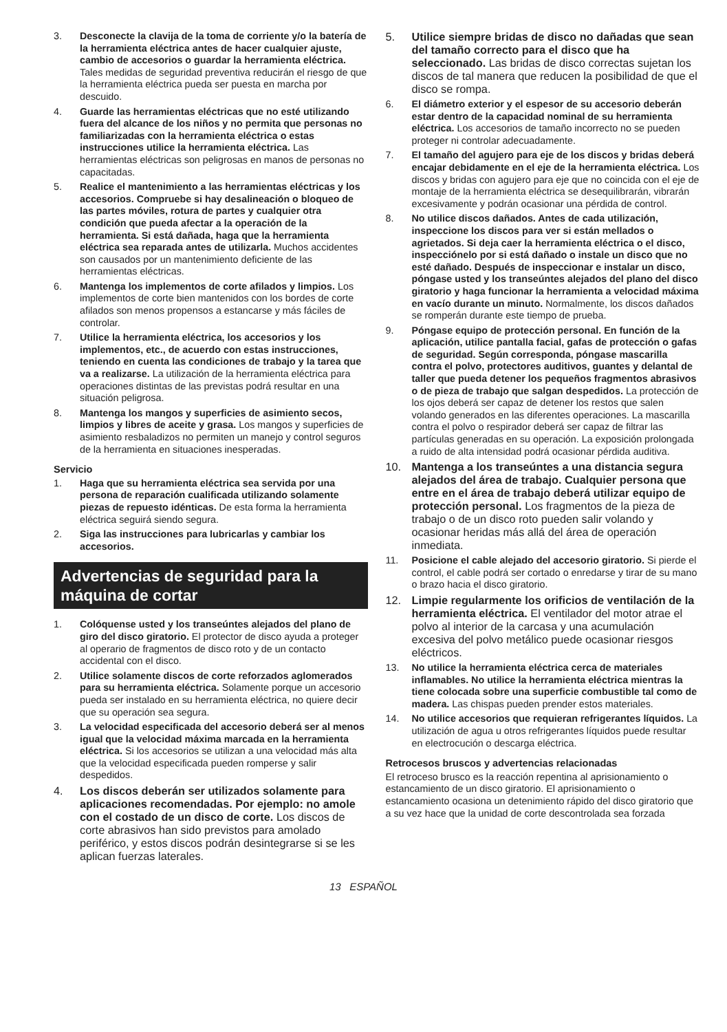3. Desconecte la clavija de la toma de corriente y/o la batería de la herramienta eléctrica antes de hacer cualquier ajuste, cambio de accesorios o guardar la herramienta eléctrica. Tales medidas de seguridad preventiva reducirán el riesgo de que la herramienta eléctrica pueda ser puesta en marcha por descuido.
4. Guarde las herramientas eléctricas que no esté utilizando fuera del alcance de los niños y no permita que personas no familiarizadas con la herramienta eléctrica o estas instrucciones utilice la herramienta eléctrica. Las herramientas eléctricas son peligrosas en manos de personas no capacitadas.
5. Realice el mantenimiento a las herramientas eléctricas y los accesorios. Compruebe si hay desalineación o bloqueo de las partes móviles, rotura de partes y cualquier otra condición que pueda afectar a la operación de la herramienta. Si está dañada, haga que la herramienta eléctrica sea reparada antes de utilizarla. Muchos accidentes son causados por un mantenimiento deficiente de las herramientas eléctricas.
6. Mantenga los implementos de corte afilados y limpios. Los implementos de corte bien mantenidos con los bordes de corte afilados son menos propensos a estancarse y más fáciles de controlar.
7. Utilice la herramienta eléctrica, los accesorios y los implementos, etc., de acuerdo con estas instrucciones, teniendo en cuenta las condiciones de trabajo y la tarea que va a realizarse. La utilización de la herramienta eléctrica para operaciones distintas de las previstas podrá resultar en una situación peligrosa.
8. Mantenga los mangos y superficies de asimiento secos, limpios y libres de aceite y grasa. Los mangos y superficies de asimiento resbaladizos no permiten un manejo y control seguros de la herramienta en situaciones inesperadas.
Servicio
1. Haga que su herramienta eléctrica sea servida por una persona de reparación cualificada utilizando solamente piezas de repuesto idénticas. De esta forma la herramienta eléctrica seguirá siendo segura.
2. Siga las instrucciones para lubricarlas y cambiar los accesorios.
Advertencias de seguridad para la máquina de cortar
1. Colóquense usted y los transeúntes alejados del plano de giro del disco giratorio. El protector de disco ayuda a proteger al operario de fragmentos de disco roto y de un contacto accidental con el disco.
2. Utilice solamente discos de corte reforzados aglomerados para su herramienta eléctrica. Solamente porque un accesorio pueda ser instalado en su herramienta eléctrica, no quiere decir que su operación sea segura.
3. La velocidad especificada del accesorio deberá ser al menos igual que la velocidad máxima marcada en la herramienta eléctrica. Si los accesorios se utilizan a una velocidad más alta que la velocidad especificada pueden romperse y salir despedidos.
4. Los discos deberán ser utilizados solamente para aplicaciones recomendadas. Por ejemplo: no amole con el costado de un disco de corte. Los discos de corte abrasivos han sido previstos para amolado periférico, y estos discos podrán desintegrarse si se les aplican fuerzas laterales.
5. Utilice siempre bridas de disco no dañadas que sean del tamaño correcto para el disco que ha seleccionado. Las bridas de disco correctas sujetan los discos de tal manera que reducen la posibilidad de que el disco se rompa.
6. El diámetro exterior y el espesor de su accesorio deberán estar dentro de la capacidad nominal de su herramienta eléctrica. Los accesorios de tamaño incorrecto no se pueden proteger ni controlar adecuadamente.
7. El tamaño del agujero para eje de los discos y bridas deberá encajar debidamente en el eje de la herramienta eléctrica. Los discos y bridas con agujero para eje que no coincida con el eje de montaje de la herramienta eléctrica se desequilibrarán, vibrarán excesivamente y podrán ocasionar una pérdida de control.
8. No utilice discos dañados. Antes de cada utilización, inspeccione los discos para ver si están mellados o agrietados. Si deja caer la herramienta eléctrica o el disco, inspecciónelo por si está dañado o instale un disco que no esté dañado. Después de inspeccionar e instalar un disco, póngase usted y los transeúntes alejados del plano del disco giratorio y haga funcionar la herramienta a velocidad máxima en vacío durante un minuto. Normalmente, los discos dañados se romperán durante este tiempo de prueba.
9. Póngase equipo de protección personal. En función de la aplicación, utilice pantalla facial, gafas de protección o gafas de seguridad. Según corresponda, póngase mascarilla contra el polvo, protectores auditivos, guantes y delantal de taller que pueda detener los pequeños fragmentos abrasivos o de pieza de trabajo que salgan despedidos. La protección de los ojos deberá ser capaz de detener los restos que salen volando generados en las diferentes operaciones. La mascarilla contra el polvo o respirador deberá ser capaz de filtrar las partículas generadas en su operación. La exposición prolongada a ruido de alta intensidad podrá ocasionar pérdida auditiva.
10. Mantenga a los transeúntes a una distancia segura alejados del área de trabajo. Cualquier persona que entre en el área de trabajo deberá utilizar equipo de protección personal. Los fragmentos de la pieza de trabajo o de un disco roto pueden salir volando y ocasionar heridas más allá del área de operación inmediata.
11. Posicione el cable alejado del accesorio giratorio. Si pierde el control, el cable podrá ser cortado o enredarse y tirar de su mano o brazo hacia el disco giratorio.
12. Limpie regularmente los orificios de ventilación de la herramienta eléctrica. El ventilador del motor atrae el polvo al interior de la carcasa y una acumulación excesiva del polvo metálico puede ocasionar riesgos eléctricos.
13. No utilice la herramienta eléctrica cerca de materiales inflamables. No utilice la herramienta eléctrica mientras la tiene colocada sobre una superficie combustible tal como de madera. Las chispas pueden prender estos materiales.
14. No utilice accesorios que requieran refrigerantes líquidos. La utilización de agua u otros refrigerantes líquidos puede resultar en electrocución o descarga eléctrica.
Retrocesos bruscos y advertencias relacionadas
El retroceso brusco es la reacción repentina al aprisionamiento o estancamiento de un disco giratorio. El aprisionamiento o estancamiento ocasiona un detenimiento rápido del disco giratorio que a su vez hace que la unidad de corte descontrolada sea forzada
13 ESPAÑOL